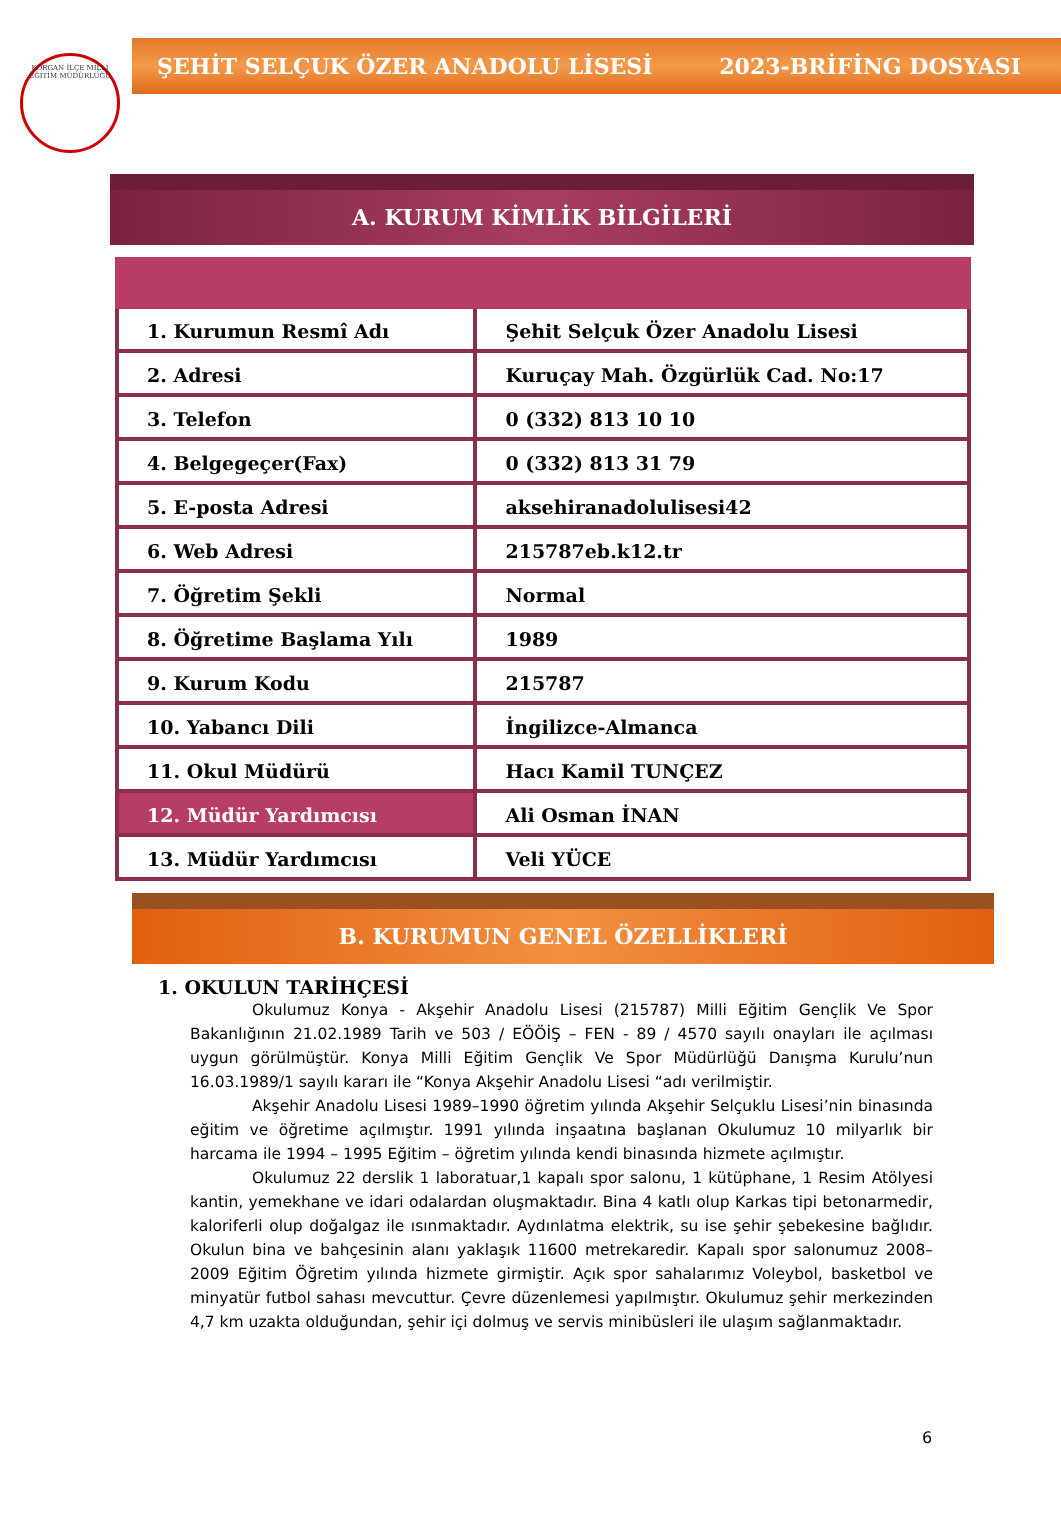KORGAN İLÇE MİLLİ EĞİTİM MÜDÜRLÜĞÜ
ŞEHİT SELÇUK ÖZER ANADOLU LİSESİ 2023-BRİFİNG DOSYASI
A. KURUM KİMLİK BİLGİLERİ
| 1. Kurumun Resmî Adı | Şehit Selçuk Özer Anadolu Lisesi |
| 2. Adresi | Kuruçay Mah. Özgürlük Cad. No:17 |
| 3. Telefon | 0 (332) 813 10 10 |
| 4. Belgegeçer(Fax) | 0 (332) 813 31 79 |
| 5. E-posta Adresi | aksehiranadolulisesi42 |
| 6. Web Adresi | 215787eb.k12.tr |
| 7. Öğretim Şekli | Normal |
| 8. Öğretime Başlama Yılı | 1989 |
| 9. Kurum Kodu | 215787 |
| 10. Yabancı Dili | İngilizce-Almanca |
| 11. Okul Müdürü | Hacı Kamil TUNÇEZ |
| 12. Müdür Yardımcısı | Ali Osman İNAN |
| 13. Müdür Yardımcısı | Veli YÜCE |
B. KURUMUN GENEL ÖZELLİKLERİ
1. OKULUN TARİHÇESİ
Okulumuz Konya - Akşehir Anadolu Lisesi (215787) Milli Eğitim Gençlik Ve Spor Bakanlığının 21.02.1989 Tarih ve 503 / EÖÖİŞ – FEN - 89 / 4570 sayılı onayları ile açılması uygun görülmüştür. Konya Milli Eğitim Gençlik Ve Spor Müdürlüğü Danışma Kurulu’nun 16.03.1989/1 sayılı kararı ile “Konya Akşehir Anadolu Lisesi “adı verilmiştir.
Akşehir Anadolu Lisesi 1989–1990 öğretim yılında Akşehir Selçuklu Lisesi’nin binasında eğitim ve öğretime açılmıştır. 1991 yılında inşaatına başlanan Okulumuz 10 milyarlık bir harcama ile 1994 – 1995 Eğitim – öğretim yılında kendi binasında hizmete açılmıştır.
Okulumuz 22 derslik 1 laboratuar,1 kapalı spor salonu, 1 kütüphane, 1 Resim Atölyesi kantin, yemekhane ve idari odalardan oluşmaktadır. Bina 4 katlı olup Karkas tipi betonarmedir, kaloriferli olup doğalgaz ile ısınmaktadır. Aydınlatma elektrik, su ise şehir şebekesine bağlıdır. Okulun bina ve bahçesinin alanı yaklaşık 11600 metrekaredir. Kapalı spor salonumuz 2008–2009 Eğitim Öğretim yılında hizmete girmiştir. Açık spor sahalarımız Voleybol, basketbol ve minyatür futbol sahası mevcuttur. Çevre düzenlemesi yapılmıştır. Okulumuz şehir merkezinden 4,7 km uzakta olduğundan, şehir içi dolmuş ve servis minibüsleri ile ulaşım sağlanmaktadır.
6